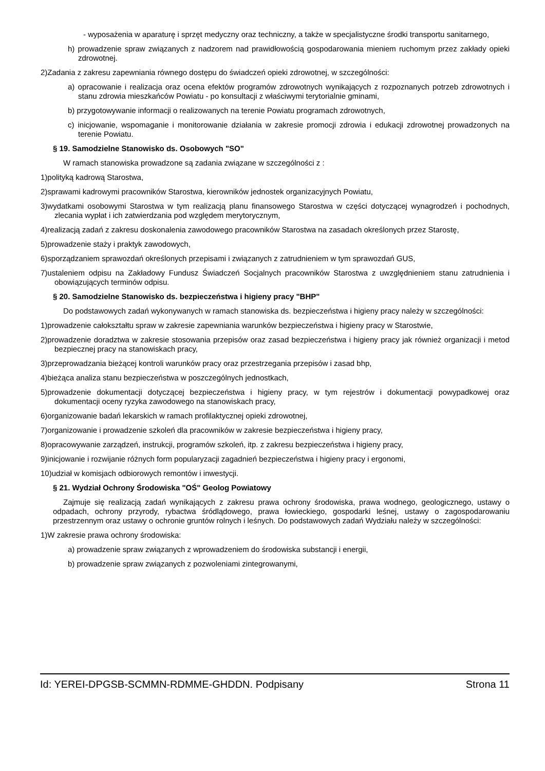- wyposażenia w aparaturę i sprzęt medyczny oraz techniczny, a także w specjalistyczne środki transportu sanitarnego,
h) prowadzenie spraw związanych z nadzorem nad prawidłowością gospodarowania mieniem ruchomym przez zakłady opieki zdrowotnej.
2)Zadania z zakresu zapewniania równego dostępu do świadczeń opieki zdrowotnej, w szczególności:
a) opracowanie i realizacja oraz ocena efektów programów zdrowotnych wynikających z rozpoznanych potrzeb zdrowotnych i stanu zdrowia mieszkańców Powiatu - po konsultacji z właściwymi terytorialnie gminami,
b) przygotowywanie informacji o realizowanych na terenie Powiatu programach zdrowotnych,
c) inicjowanie, wspomaganie i monitorowanie działania w zakresie promocji zdrowia i edukacji zdrowotnej prowadzonych na terenie Powiatu.
§ 19. Samodzielne Stanowisko ds. Osobowych "SO"
W ramach stanowiska prowadzone są zadania związane w szczególności z :
1)polityką kadrową Starostwa,
2)sprawami kadrowymi pracowników Starostwa, kierowników jednostek organizacyjnych Powiatu,
3)wydatkami osobowymi Starostwa w tym realizacją planu finansowego Starostwa w części dotyczącej wynagrodzeń i pochodnych, zlecania wypłat i ich zatwierdzania pod względem merytorycznym,
4)realizacją zadań z zakresu doskonalenia zawodowego pracowników Starostwa na zasadach określonych przez Starostę,
5)prowadzenie staży i praktyk zawodowych,
6)sporządzaniem sprawozdań określonych przepisami i związanych z zatrudnieniem w tym sprawozdań GUS,
7)ustaleniem odpisu na Zakładowy Fundusz Świadczeń Socjalnych pracowników Starostwa z uwzględnieniem stanu zatrudnienia i obowiązujących terminów odpisu.
§ 20. Samodzielne Stanowisko ds. bezpieczeństwa i higieny pracy "BHP"
Do podstawowych zadań wykonywanych w ramach stanowiska ds. bezpieczeństwa i higieny pracy należy w szczególności:
1)prowadzenie całokształtu spraw w zakresie zapewniania warunków bezpieczeństwa i higieny pracy w Starostwie,
2)prowadzenie doradztwa w zakresie stosowania przepisów oraz zasad bezpieczeństwa i higieny pracy jak również organizacji i metod bezpiecznej pracy na stanowiskach pracy,
3)przeprowadzania bieżącej kontroli warunków pracy oraz przestrzegania przepisów i zasad bhp,
4)bieżąca analiza stanu bezpieczeństwa w poszczególnych jednostkach,
5)prowadzenie dokumentacji dotyczącej bezpieczeństwa i higieny pracy, w tym rejestrów i dokumentacji powypadkowej oraz dokumentacji oceny ryzyka zawodowego na stanowiskach pracy,
6)organizowanie badań lekarskich w ramach profilaktycznej opieki zdrowotnej,
7)organizowanie i prowadzenie szkoleń dla pracowników w zakresie bezpieczeństwa i higieny pracy,
8)opracowywanie zarządzeń, instrukcji, programów szkoleń, itp. z zakresu bezpieczeństwa i higieny pracy,
9)inicjowanie i rozwijanie różnych form popularyzacji zagadnień bezpieczeństwa i higieny pracy i ergonomi,
10)udział w komisjach odbiorowych remontów i inwestycji.
§ 21. Wydział Ochrony Środowiska "OŚ" Geolog Powiatowy
Zajmuje się realizacją zadań wynikających z zakresu prawa ochrony środowiska, prawa wodnego, geologicznego, ustawy o odpadach, ochrony przyrody, rybactwa śródlądowego, prawa łowieckiego, gospodarki leśnej, ustawy o zagospodarowaniu przestrzennym oraz ustawy o ochronie gruntów rolnych i leśnych. Do podstawowych zadań Wydziału należy w szczególności:
1)W zakresie prawa ochrony środowiska:
a) prowadzenie spraw związanych z wprowadzeniem do środowiska substancji i energii,
b) prowadzenie spraw związanych z pozwoleniami zintegrowanymi,
Id: YEREI-DPGSB-SCMMN-RDMME-GHDDN. Podpisany Strona 11